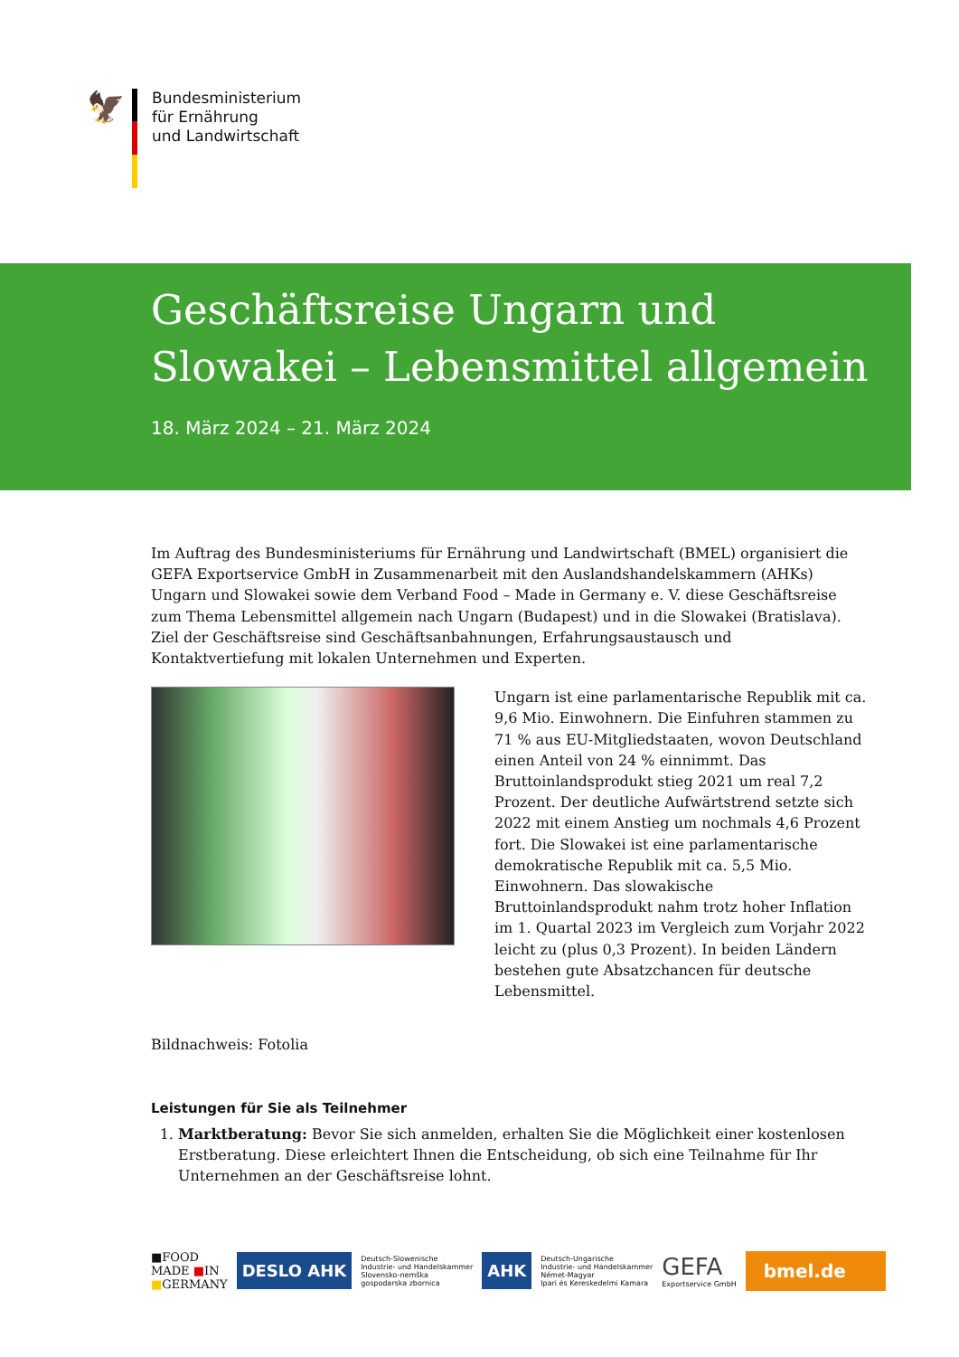🦅
Bundesministerium
für Ernährung
und Landwirtschaft
Geschäftsreise Ungarn und
Slowakei – Lebensmittel allgemein
18. März 2024 – 21. März 2024
Im Auftrag des Bundesministeriums für Ernährung und Landwirtschaft (BMEL) organisiert die GEFA Exportservice GmbH in Zusammenarbeit mit den Auslandshandelskammern (AHKs) Ungarn und Slowakei sowie dem Verband Food – Made in Germany e. V. diese Geschäftsreise zum Thema Lebensmittel allgemein nach Ungarn (Budapest) und in die Slowakei (Bratislava). Ziel der Geschäftsreise sind Geschäftsanbahnungen, Erfahrungsaustausch und Kontaktvertiefung mit lokalen Unternehmen und Experten.
Ungarn ist eine parlamentarische Republik mit ca. 9,6 Mio. Einwohnern. Die Einfuhren stammen zu 71 % aus EU-Mitgliedstaaten, wovon Deutschland einen Anteil von 24 % einnimmt. Das Bruttoinlandsprodukt stieg 2021 um real 7,2 Prozent. Der deutliche Aufwärtstrend setzte sich 2022 mit einem Anstieg um nochmals 4,6 Prozent fort. Die Slowakei ist eine parlamentarische demokratische Republik mit ca. 5,5 Mio. Einwohnern. Das slowakische Bruttoinlandsprodukt nahm trotz hoher Inflation im 1. Quartal 2023 im Vergleich zum Vorjahr 2022 leicht zu (plus 0,3 Prozent). In beiden Ländern bestehen gute Absatzchancen für deutsche Lebensmittel.
Bildnachweis: Fotolia
Leistungen für Sie als Teilnehmer
1. Marktberatung: Bevor Sie sich anmelden, erhalten Sie die Möglichkeit einer kostenlosen Erstberatung. Diese erleichtert Ihnen die Entscheidung, ob sich eine Teilnahme für Ihr Unternehmen an der Geschäftsreise lohnt.
■FOOD
MADE ■IN
■GERMANY
DESLO AHK
Deutsch-Slowenische
Industrie- und Handelskammer
Slovensko-nemška
gospodarska zbornica
AHK
Deutsch-Ungarische
Industrie- und Handelskammer
Német-Magyar
Ipari és Kereskedelmi Kamara
GEFA
Exportservice GmbH
bmel.de